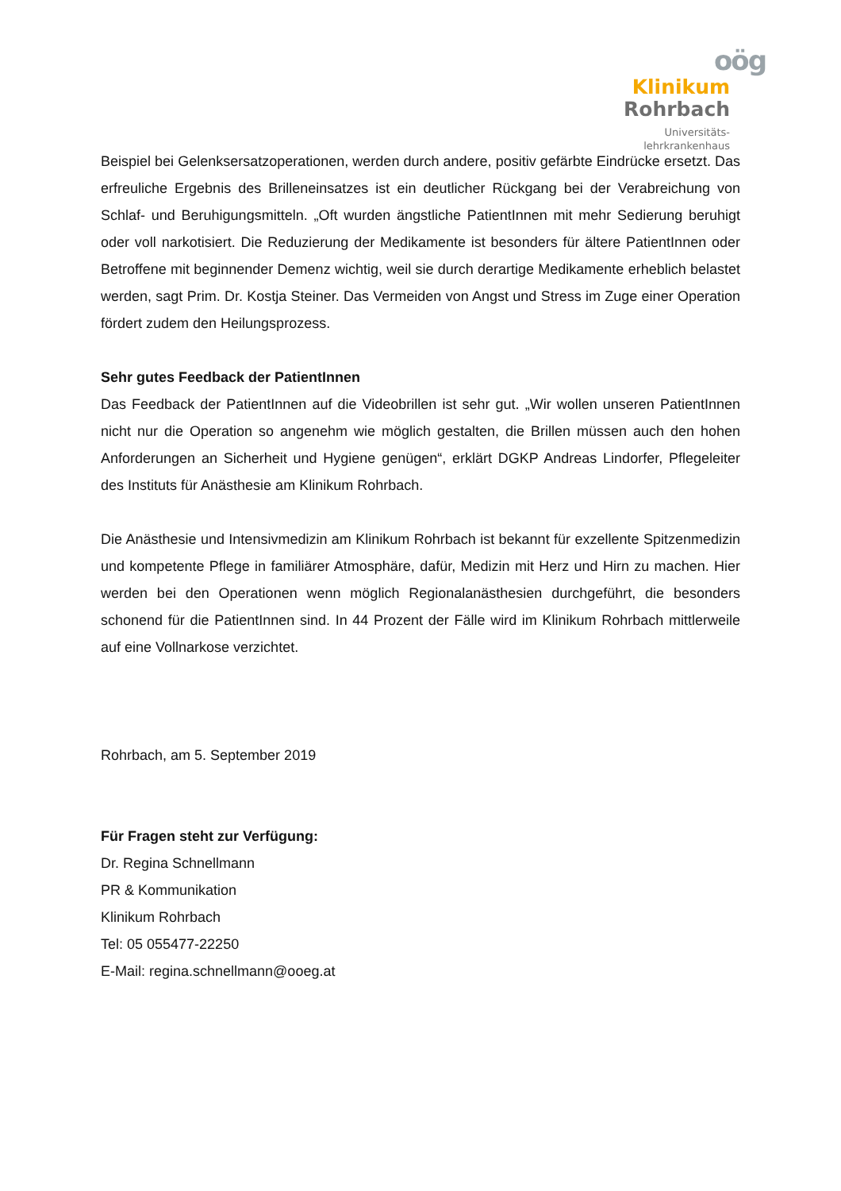oög
Klinikum
Rohrbach
Universitäts-
lehrkrankenhaus
Beispiel bei Gelenksersatzoperationen, werden durch andere, positiv gefärbte Eindrücke ersetzt. Das erfreuliche Ergebnis des Brilleneinsatzes ist ein deutlicher Rückgang bei der Verabreichung von Schlaf- und Beruhigungsmitteln. „Oft wurden ängstliche PatientInnen mit mehr Sedierung beruhigt oder voll narkotisiert. Die Reduzierung der Medikamente ist besonders für ältere PatientInnen oder Betroffene mit beginnender Demenz wichtig, weil sie durch derartige Medikamente erheblich belastet werden, sagt Prim. Dr. Kostja Steiner. Das Vermeiden von Angst und Stress im Zuge einer Operation fördert zudem den Heilungsprozess.
Sehr gutes Feedback der PatientInnen
Das Feedback der PatientInnen auf die Videobrillen ist sehr gut. „Wir wollen unseren PatientInnen nicht nur die Operation so angenehm wie möglich gestalten, die Brillen müssen auch den hohen Anforderungen an Sicherheit und Hygiene genügen“, erklärt DGKP Andreas Lindorfer, Pflegeleiter des Instituts für Anästhesie am Klinikum Rohrbach.
Die Anästhesie und Intensivmedizin am Klinikum Rohrbach ist bekannt für exzellente Spitzenmedizin und kompetente Pflege in familiärer Atmosphäre, dafür, Medizin mit Herz und Hirn zu machen. Hier werden bei den Operationen wenn möglich Regionalanästhesien durchgeführt, die besonders schonend für die PatientInnen sind. In 44 Prozent der Fälle wird im Klinikum Rohrbach mittlerweile auf eine Vollnarkose verzichtet.
Rohrbach, am 5. September 2019
Für Fragen steht zur Verfügung:
Dr. Regina Schnellmann
PR & Kommunikation
Klinikum Rohrbach
Tel: 05 055477-22250
E-Mail: regina.schnellmann@ooeg.at